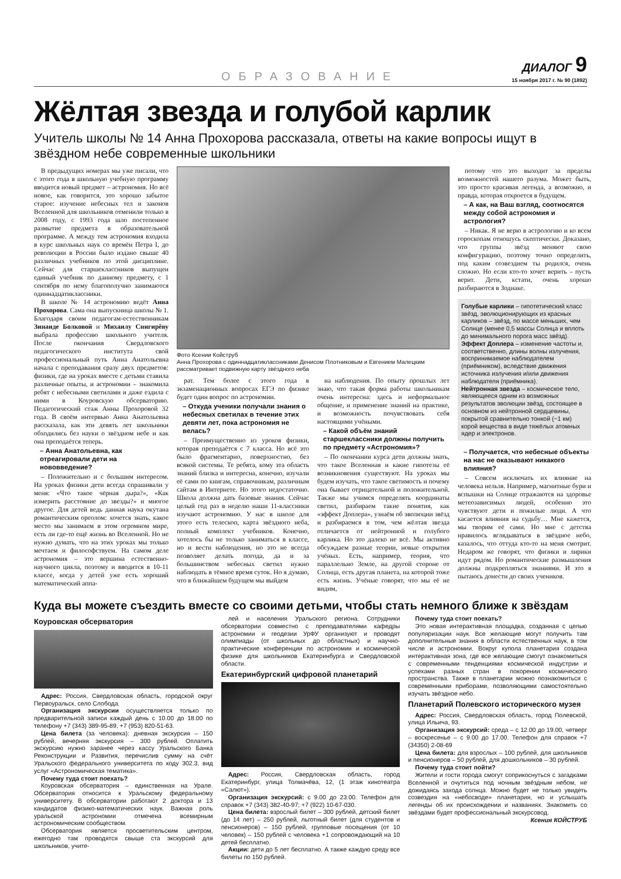ОБРАЗОВАНИЕ ДИАЛОГ 9
15 ноября 2017 г. № 90 (1892)
Жёлтая звезда и голубой карлик
Учитель школы № 14 Анна Прохорова рассказала, ответы на какие вопросы ищут в звёздном небе современные школьники
В предыдущих номерах мы уже писали, что с этого года в школьную учебную программу вводится новый предмет – астрономия. Но всё новое, как говорится, это хорошо забытое старое: изучение небесных тел и законов Вселенной для школьников отменили только в 2008 году, с 1993 года шло постепенное размытие предмета в образовательной программе. А между тем астрономия входила в курс школьных наук со времён Петра I, до революции в России было издано свыше 40 различных учебников по этой дисциплине. Сейчас для старшеклассников выпущен единый учебник по данному предмету, с 1 сентября по нему благополучно занимаются одиннадцатиклассники.
В школе № 14 астрономию ведёт Анна Прохорова. Сама она выпускница школы № 1. Благодаря своим педагогам-естественникам Зинаиде Болковой и Михаилу Снигирёву выбрала профессию школьного учителя. После окончания Свердловского педагогического института свой профессиональный путь Анна Анатольевна начала с преподавания сразу двух предметов: физики, где на уроках вместе с детьми ставила различные опыты, и астрономии – знакомила ребят с небесными светилами и даже ездила с ними в Коуровскую обсерваторию. Педагогический стаж Анны Прохоровой 32 года. В своём интервью Анна Анатольевна рассказала, как эти девять лет школьники обходились без науки о звёздном небе и как она преподаётся теперь.
– Анна Анатольевна, как отреагировали дети на нововведение?
– Положительно и с большим интересом. На уроках физики дети всегда спрашивали у меня: «Что такое чёрная дыра?», «Как измерить расстояние до звезды?» и многое другое. Для детей ведь данная наука окутана романтическим ореолом: хочется знать, какое место мы занимаем в этом огромном мире, есть ли где-то ещё жизнь во Вселенной. Но не нужно думать, что на этих уроках мы только мечтаем и философствуем. На самом деле астрономия – это вершина естественно-научного цикла, поэтому и вводится в 10-11 классе, когда у детей уже есть хороший математический аппа-
Фото Ксении Койструб
Анна Прохорова с одиннадцатиклассниками Денисом Плотниковым и Евгением Малецким рассматривает подвижную карту звёздного неба
рат. Тем более с этого года в экзаменационных вопросах ЕГЭ по физике будет один вопрос по астрономии.
– Откуда ученики получали знания о небесных светилах в течение этих девяти лет, пока астрономия не велась?
– Преимущественно из уроков физики, которая преподаётся с 7 класса. Но всё это было фрагментарно, поверхностно, без всякой системы. Те ребята, кому эта область знаний близка и интересна, конечно, изучали её сами по книгам, справочникам, различным сайтам в Интернете. Но этого недостаточно. Школа должна дать базовые знания. Сейчас целый год раз в неделю наши 11-классники изучают астрономию. У нас в школе для этого есть телескоп, карта звёздного неба, полный комплект учебников. Конечно, хотелось бы не только заниматься в классе, но и вести наблюдения, но это не всегда позволяет делать погода, да и за большинством небесных светил нужно наблюдать в тёмное время суток. Но я думаю, что в ближайшем будущем мы выйдем
на наблюдения. По опыту прошлых лет знаю, что такая форма работы школьникам очень интересна: здесь и неформальное общение, и применение знаний на практике, и возможность почувствовать себя настоящими учёными.
– Какой объём знаний старшеклассники должны получить по предмету «Астрономия»?
– По окончании курса дети должны знать, что такое Вселенная и какие гипотезы её возникновения существуют. На уроках мы будем изучать, что такое светимость и почему она бывает отрицательной и положительной. Также мы учимся определять координаты светил, разбираем такие понятия, как «эффект Доплера», узнаём об эволюции звёзд и разбираемся в том, чем жёлтая звезда отличается от нейтронной и голубого карлика. Но это далеко не всё. Мы активно обсуждаем разные теории, новые открытия учёных. Есть, например, теория, что параллельно Земле, на другой стороне от Солнца, есть другая планета, на которой тоже есть жизнь. Учёные говорят, что мы её не видим,
потому что это выходит за пределы возможностей нашего разума. Может быть, это просто красивая легенда, а возможно, и правда, которая откроется в будущем.
– А как, на Ваш взгляд, соотносятся между собой астрономия и астрология?
– Никак. Я не верю в астрологию и ко всем гороскопам отношусь скептически. Доказано, что группы звёзд меняют свою конфигурацию, поэтому точно определить, под каким созвездием ты родился, очень сложно. Но если кто-то хочет верить – пусть верит. Дети, кстати, очень хорошо разбираются в Зодиаке.
Голубые карлики – гипотетический класс звёзд, эволюционирующих из красных карликов – звёзд, по массе меньших, чем Солнце (менее 0,5 массы Солнца и вплоть до минимального порога масс звёзд).
Эффект Доплера – изменение частоты и, соответственно, длины волны излучения, воспринимаемое наблюдателем (приёмником), вследствие движения источника излучения и/или движения наблюдателя (приёмника).
Нейтронная звезда – космическое тело, являющееся одним из возможных результатов эволюции звёзд, состоящее в основном из нейтронной сердцевины, покрытой сравнительно тонкой (~1 км) корой вещества в виде тяжёлых атомных ядер и электронов.
– Получается, что небесные объекты на нас не оказывают никакого влияния?
– Совсем исключать их влияние на человека нельзя. Например, магнитные бури и вспышки на Солнце отражаются на здоровье метеозависимых людей, особенно это чувствуют дети и пожилые люди. А что касается влияния на судьбу… Мне кажется, мы творим её сами. Но мне с детства нравилось вглядываться в звёздное небо, казалось, что оттуда кто-то на меня смотрит. Недаром же говорят, что физики и лирики идут рядом. Но романтические размышления должны подкрепляться знаниями. И это я пытаюсь донести до своих учеников.
Куда вы можете съездить вместе со своими детьми, чтобы стать немного ближе к звёздам
Коуровская обсерватория
Адрес: Россия, Свердловская область, городской округ Первоуральск, село Слобода.
Организация экскурсии осуществляется только по предварительной записи каждый день с 10.00 до 18.00 по телефону +7 (343) 389-95-89, +7 (953) 820-51-63.
Цена билета (за человека): дневная экскурсия – 150 рублей, вечерняя экскурсия – 300 рублей. Оплатить экскурсию нужно заранее через кассу Уральского Банка Реконструкции и Развития, перечислив сумму на счёт Уральского федерального университета по коду 302.3, вид услуг «Астрономическая тематика».
Почему туда стоит поехать?
Коуровская обсерватория – единственная на Урале. Обсерватория относится к Уральскому федеральному университету. В обсерватории работают 2 доктора и 13 кандидатов физико-математических наук. Важная роль уральской астрономии отмечена всемирным астрономическим сообществом.
Обсерватория является просветительским центром, ежегодно там проводятся свыше ста экскурсий для школьников, учите-
лей и населения Уральского региона. Сотрудники обсерватории совместно с преподавателями кафедры астрономии и геодезии УрФУ организуют и проводят олимпиады (от школьных до областных) и научно-практические конференции по астрономии и космической физике для школьников Екатеринбурга и Свердловской области.
Екатеринбургский цифровой планетарий
Адрес: Россия, Свердловская область, город Екатеринбург, улица Толмачёва, 12, (1 этаж кинотеатра «Салют»).
Организация экскурсий: с 9.00 до 23.00. Телефон для справок +7 (343) 382-40-97; +7 (922) 10-67-030.
Цена билета: взрослый билет – 300 рублей, детский билет (до 14 лет) – 250 рублей, льготный билет (для студентов и пенсионеров) – 150 рублей, групповые посещения (от 10 человек) – 150 рублей с человека +1 сопровождающий на 10 детей бесплатно.
Акции: дети до 5 лет бесплатно. А также каждую среду все билеты по 150 рублей.
Почему туда стоит поехать?
Это новая интерактивная площадка, созданная с целью популяризации наук. Все желающие могут получить там дополнительные знания в области естественных наук, в том числе и астрономии. Вокруг купола планетария создана интерактивная зона, где все желающие смогут ознакомиться с современными тенденциями космической индустрии и успехами разных стран в покорении космического пространства. Также в планетарии можно познакомиться с современными приборами, позволяющими самостоятельно изучать звёздное небо.
Планетарий Полевского исторического музея
Адрес: Россия, Свердловская область, город Полевской, улица Ильича, 93.
Организация экскурсий: среда – с 12.00 до 19.00, четверг – воскресенье – с 9.00 до 17.00. Телефон для справок +7 (34350) 2-08-69
Цена билета: для взрослых – 100 рублей, для школьников и пенсионеров – 50 рублей, для дошкольников – 30 рублей.
Почему туда стоит пойти?
Жители и гости города смогут соприкоснуться с загадками Вселенной и очутиться под ночным звёздным небом, не дожидаясь захода солнца. Можно будет не только увидеть созвездия на «небосводе» планетария, но и услышать легенды об их происхождении и названиях. Знакомить со звёздами будет профессиональный экскурсовод.
Ксения КОЙСТРУБ